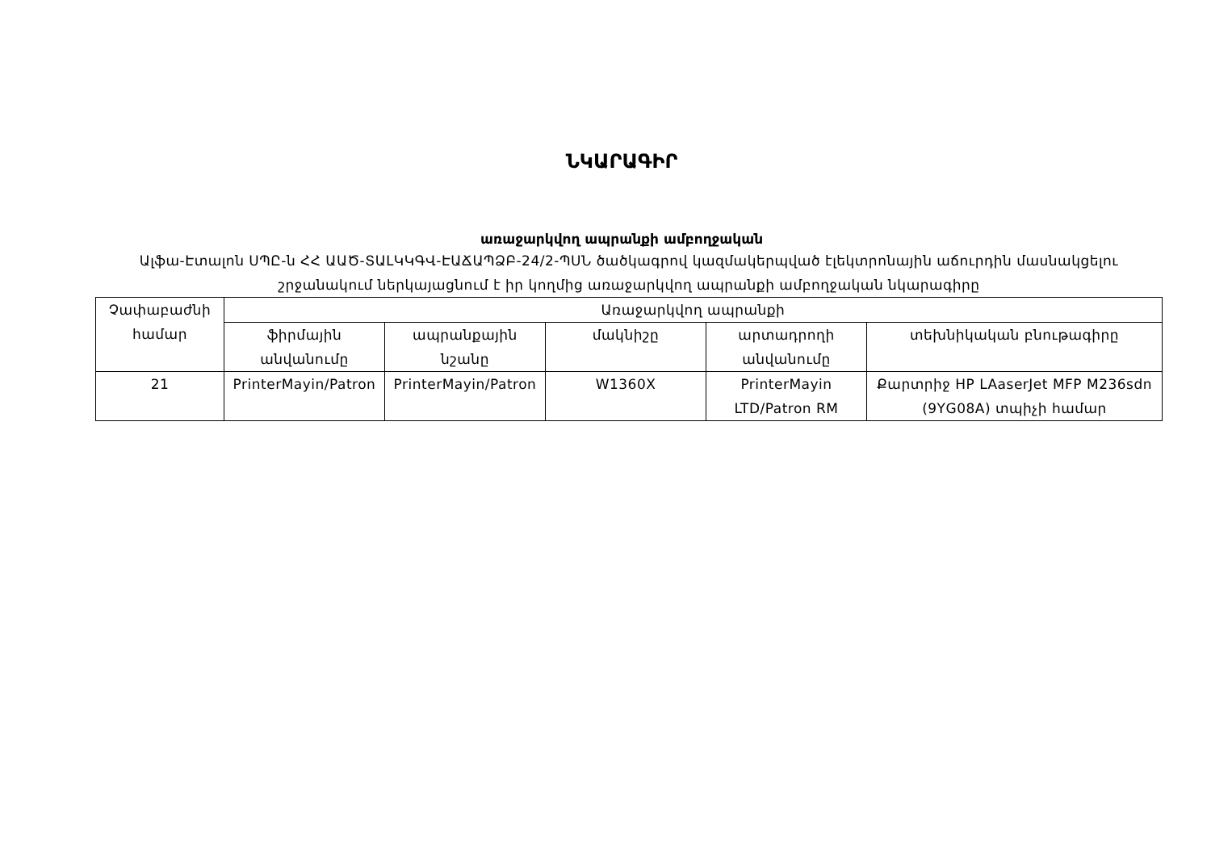ՆԿԱՐԱԳԻՐ
առաջարկվող ապրանքի ամբողջական
Ալֆա-Էտալոն ՍՊԸ-ն ՀՀ ԱԱԾ-ՏԱԼԿԿԳՎ-ԷԱՃԱՊՁԲ-24/2-ՊՍՆ ծածկագրով կազմակերպված էլեկտրոնային աճուրդին մասնակցելու շրջանակում ներկայացնում է իր կողմից առաջարկվող ապրանքի ամբողջական նկարագիրը
| Չափաբաժնի համար | Առաջարկվող ապրանքի | | | | |
| --- | --- | --- | --- | --- | --- |
| | ֆիրմային անվանումը | ապրանքային նշանը | մակնիշը | արտադրողի անվանումը | տեխնիկական բնութագիրը |
| 21 | PrinterMayin/Patron | PrinterMayin/Patron | W1360X | PrinterMayin LTD/Patron RM | Քարտրիջ HP LAaserJet MFP M236sdn (9YG08A) տպիչի համար |